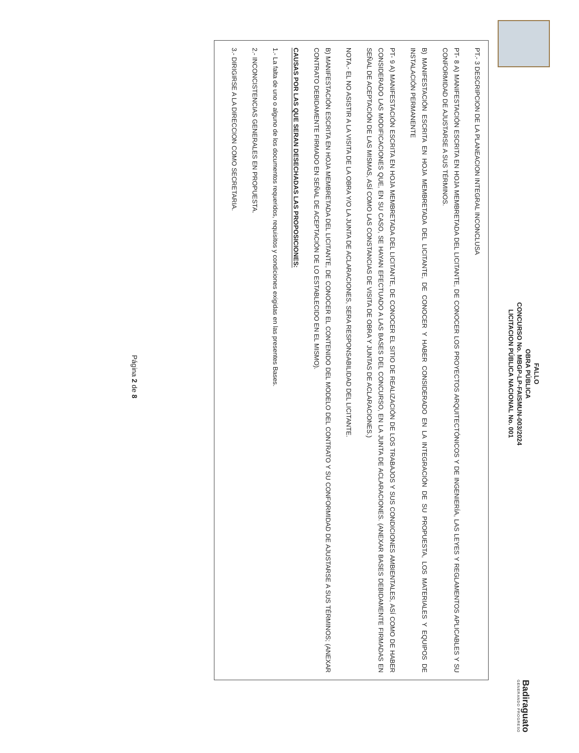FALLO
OBRA PÚBLICA
CONCURSO No. MBGP-LP-FAISMUN-003/2024
LICITACION PÚBLICA NACIONAL No. 001
Badiraguato
GENERANDO PROGRESO
PT.- 3 DESCRIPCION DE LA PLANEACION INTEGRAL INCONCLUSA
PT- 8 A) MANIFESTACIÓN ESCRITA EN HOJA MEMBRETADA DEL LICITANTE, DE CONOCER LOS PROYECTOS ARQUITECTÓNICOS Y DE INGENIERÍA, LAS LEYES Y REGLAMENTOS APLICABLES Y SU CONFORMIDAD DE AJUSTARSE A SUS TÉRMINOS.
B) MANIFESTACIÓN ESCRITA EN HOJA MEMBRETADA DEL LICITANTE, DE CONOCER Y HABER CONSIDERADO EN LA INTEGRACIÓN DE SU PROPUESTA, LOS MATERIALES Y EQUIPOS DE INSTALACIÓN PERMANENTE
PT- 9 A) MANIFESTACIÓN ESCRITA EN HOJA MEMBRETADA DEL LICITANTE, DE CONOCER EL SITIO DE REALIZACIÓN DE LOS TRABAJOS Y SUS CONDICIONES AMBIENTALES, ASÍ COMO DE HABER CONSIDERADO LAS MODIFICACIONES QUE, EN SU CASO, SE HAYAN EFECTUADO A LAS BASES DEL CONCURSO, EN LA JUNTA DE ACLARACIONES. (ANEXAR BASES DEBIDAMENTE FIRMADAS EN SEÑAL DE ACEPTACIÓN DE LAS MISMAS, ASÍ COMO LAS CONSTANCIAS DE VISITA DE OBRA Y JUNTAS DE ACLARACIONES.)
NOTA.- EL NO ASISTIR A LA VISITA DE LA OBRA Y/O LA JUNTA DE ACLARACIONES, SERA RESPONSABILIDAD DEL LICITANTE.
B) MANIFESTACIÓN ESCRITA EN HOJA MEMBRETADA DEL LICITANTE, DE CONOCER EL CONTENIDO DEL MODELO DEL CONTRATO Y SU CONFORMIDAD DE AJUSTARSE A SUS TÉRMINOS; (ANEXAR CONTRATO DEBIDAMENTE FIRMADO EN SEÑAL DE ACEPTACIÓN DE LO ESTABLECIDO EN EL MISMO).
CAUSAS POR LAS QUE SERAN DESECHADAS LAS PROPOSICIONES:
1.- La falta de uno o alguno de los documentos requeridos, requisitos y condiciones exigidas en las presentes Bases.
2.- INCONCISTENCIAS GENERALES EN PROPUESTA.
3.- DIRIGIRSE A LA DIRECCION COMO SECRETARIA.
Página 2 de 8